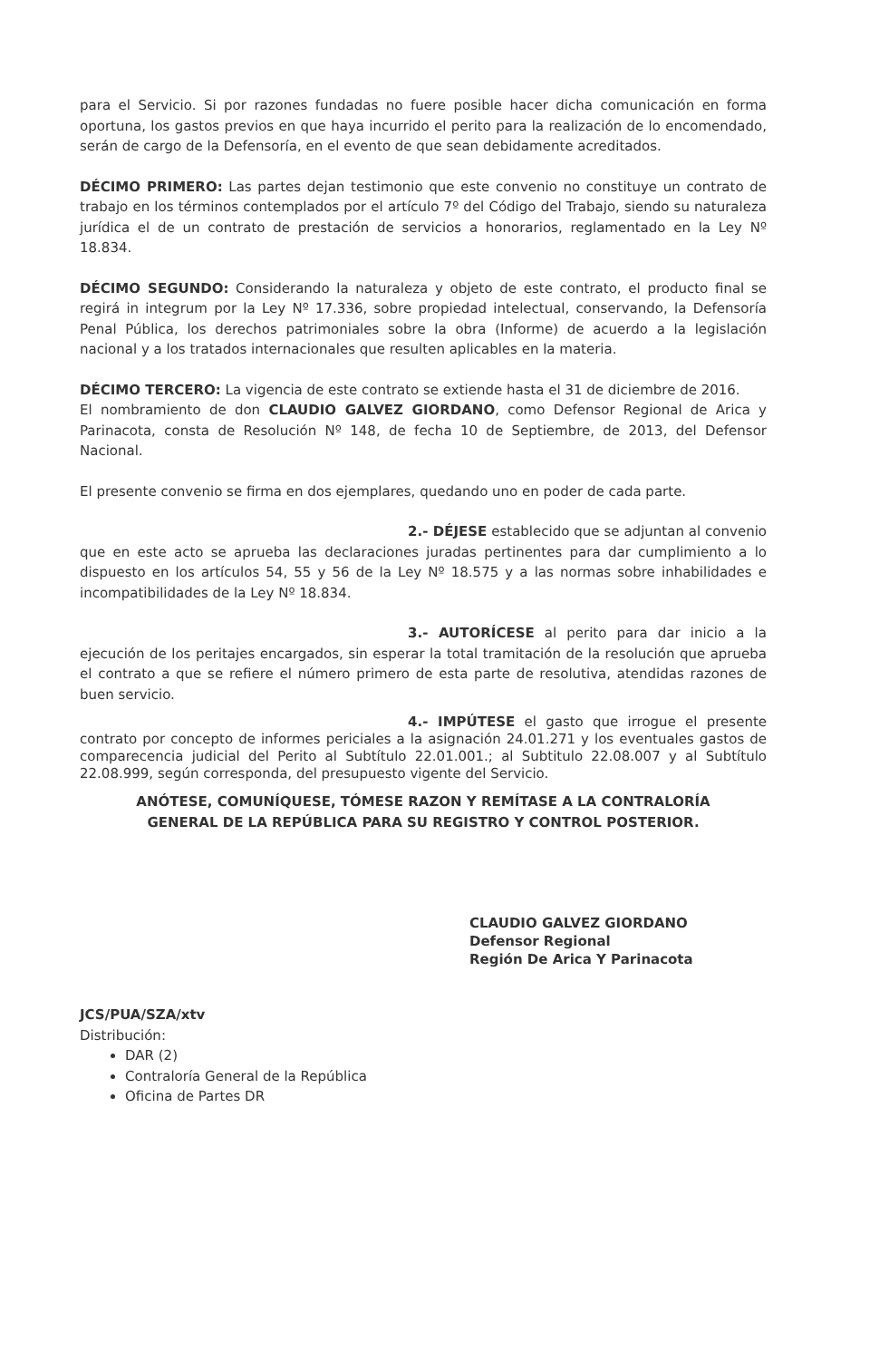para el Servicio. Si por razones fundadas no fuere posible hacer dicha comunicación en forma oportuna, los gastos previos en que haya incurrido el perito para la realización de lo encomendado, serán de cargo de la Defensoría, en el evento de que sean debidamente acreditados.
DÉCIMO PRIMERO: Las partes dejan testimonio que este convenio no constituye un contrato de trabajo en los términos contemplados por el artículo 7º del Código del Trabajo, siendo su naturaleza jurídica el de un contrato de prestación de servicios a honorarios, reglamentado en la Ley Nº 18.834.
DÉCIMO SEGUNDO: Considerando la naturaleza y objeto de este contrato, el producto final se regirá in integrum por la Ley Nº 17.336, sobre propiedad intelectual, conservando, la Defensoría Penal Pública, los derechos patrimoniales sobre la obra (Informe) de acuerdo a la legislación nacional y a los tratados internacionales que resulten aplicables en la materia.
DÉCIMO TERCERO: La vigencia de este contrato se extiende hasta el 31 de diciembre de 2016.
El nombramiento de don CLAUDIO GALVEZ GIORDANO, como Defensor Regional de Arica y Parinacota, consta de Resolución Nº 148, de fecha 10 de Septiembre, de 2013, del Defensor Nacional.
El presente convenio se firma en dos ejemplares, quedando uno en poder de cada parte.
2.- DÉJESE establecido que se adjuntan al convenio que en este acto se aprueba las declaraciones juradas pertinentes para dar cumplimiento a lo dispuesto en los artículos 54, 55 y 56 de la Ley Nº 18.575 y a las normas sobre inhabilidades e incompatibilidades de la Ley Nº 18.834.
3.- AUTORÍCESE al perito para dar inicio a la ejecución de los peritajes encargados, sin esperar la total tramitación de la resolución que aprueba el contrato a que se refiere el número primero de esta parte de resolutiva, atendidas razones de buen servicio.
4.- IMPÚTESE el gasto que irrogue el presente contrato por concepto de informes periciales a la asignación 24.01.271 y los eventuales gastos de comparecencia judicial del Perito al Subtítulo 22.01.001.; al Subtitulo 22.08.007 y al Subtítulo 22.08.999, según corresponda, del presupuesto vigente del Servicio.
ANÓTESE, COMUNÍQUESE, TÓMESE RAZON Y REMÍTASE A LA CONTRALORÍA
GENERAL DE LA REPÚBLICA PARA SU REGISTRO Y CONTROL POSTERIOR.
CLAUDIO GALVEZ GIORDANO
Defensor Regional
Región De Arica Y Parinacota
JCS/PUA/SZA/xtv
Distribución:
DAR (2)
Contraloría General de la República
Oficina de Partes DR